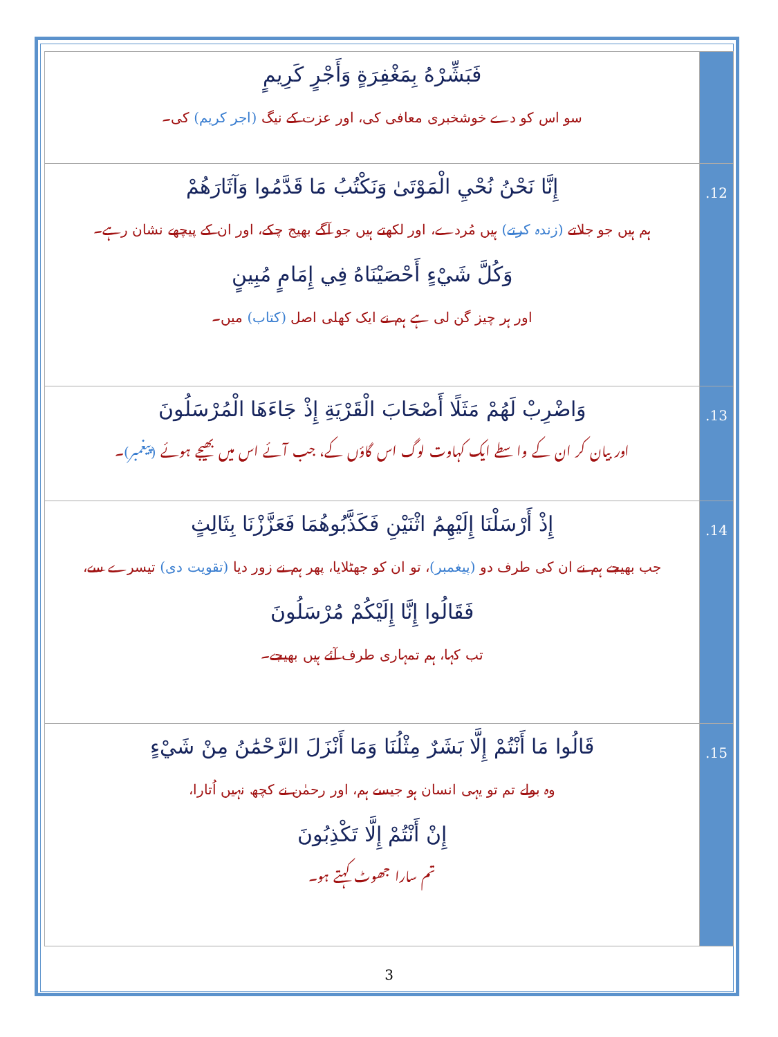| فَبَشِّرْهُ بِمَغْفِرَةٍ وَأَجْرٍ كَرِيمٍ سو اس کو دے خوشخبری معافی کی، اور عزت کے نیگ (اجر کریم) کی۔ | |
| إِنَّا نَحْنُ نُحْيِ الْمَوْتَىٰ وَنَكْتُبُ مَا قَدَّمُوا وَآثَارَهُمْ ہم ہیں جو جلاتے (زندہ کرتے) ہیں مُردے، اور لکھتے ہیں جو آگے بھیج چکے، اور ان کے پیچھے نشان رہے۔ وَكُلَّ شَيْءٍ أَحْصَيْنَاهُ فِي إِمَامٍ مُبِينٍ اور ہر چیز گن لی ہے ہم نے ایک کھلی اصل (کتاب) میں۔ | .12 |
| وَاضْرِبْ لَهُمْ مَثَلًا أَصْحَابَ الْقَرْيَةِ إِذْ جَاءَهَا الْمُرْسَلُونَ اور بیان کر ان کے واسطے ایک کہاوت لوگ اس گاؤں کے، جب آئے اس میں بھیجے ہوئے (پیغمبر) ۔ | .13 |
| إِذْ أَرْسَلْنَا إِلَيْهِمُ اثْنَيْنِ فَكَذَّبُوهُمَا فَعَزَّزْنَا بِثَالِثٍ جب بھیجے ہم نے ان کی طرف دو (پیغمبر) ، تو ان کو جھٹلایا، پھر ہم نے زور دیا (تقویت دی) تیسرے سے، فَقَالُوا إِنَّا إِلَيْكُمْ مُرْسَلُونَ تب کہا، ہم تمہاری طرف آئے ہیں بھیجے۔ | .14 |
| قَالُوا مَا أَنْتُمْ إِلَّا بَشَرٌ مِثْلُنَا وَمَا أَنْزَلَ الرَّحْمَٰنُ مِنْ شَيْءٍ وہ بولے تم تو یہی انسان ہو جیسے ہم، اور رحمٰن نے کچھ نہیں اُتارا، إِنْ أَنْتُمْ إِلَّا تَكْذِبُونَ تم سارا جھوٹ کہتے ہو۔ | .15 |
3